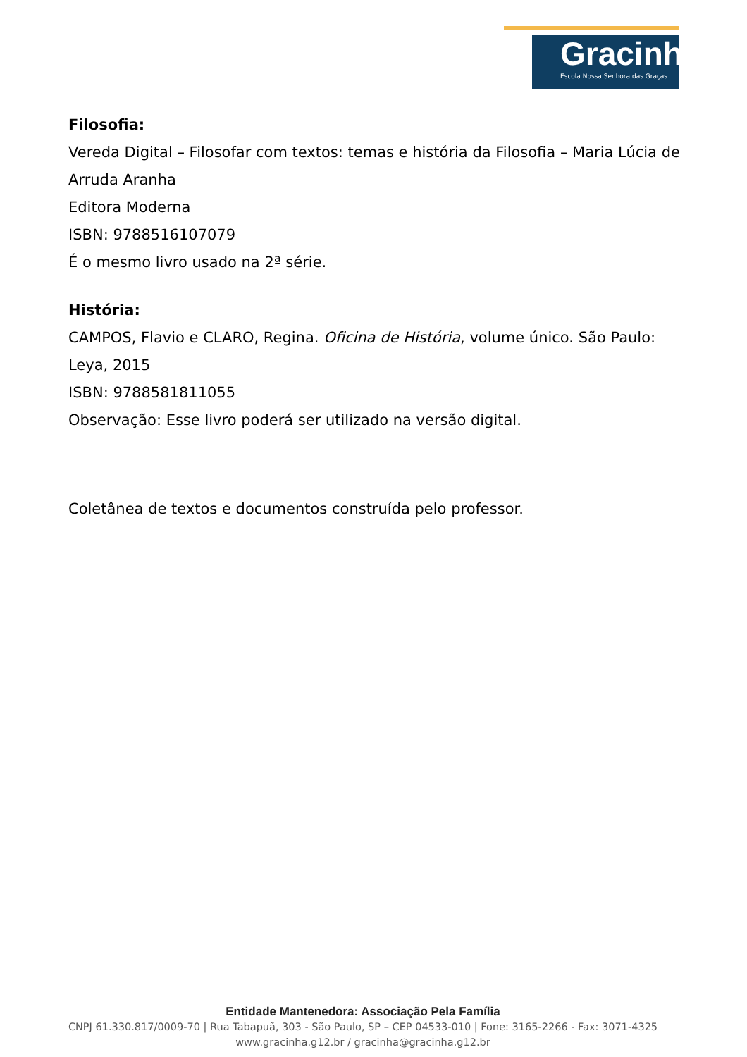Gracinha
Escola Nossa Senhora das Graças
Filosofia:
Vereda Digital – Filosofar com textos: temas e história da Filosofia – Maria Lúcia de Arruda Aranha
Editora Moderna
ISBN: 9788516107079
É o mesmo livro usado na 2ª série.
História:
CAMPOS, Flavio e CLARO, Regina. Oficina de História, volume único. São Paulo: Leya, 2015
ISBN: 9788581811055
Observação: Esse livro poderá ser utilizado na versão digital.
Coletânea de textos e documentos construída pelo professor.
Entidade Mantenedora: Associação Pela Família
CNPJ 61.330.817/0009-70 | Rua Tabapuã, 303 - São Paulo, SP – CEP 04533-010 | Fone: 3165-2266 - Fax: 3071-4325
www.gracinha.g12.br / gracinha@gracinha.g12.br